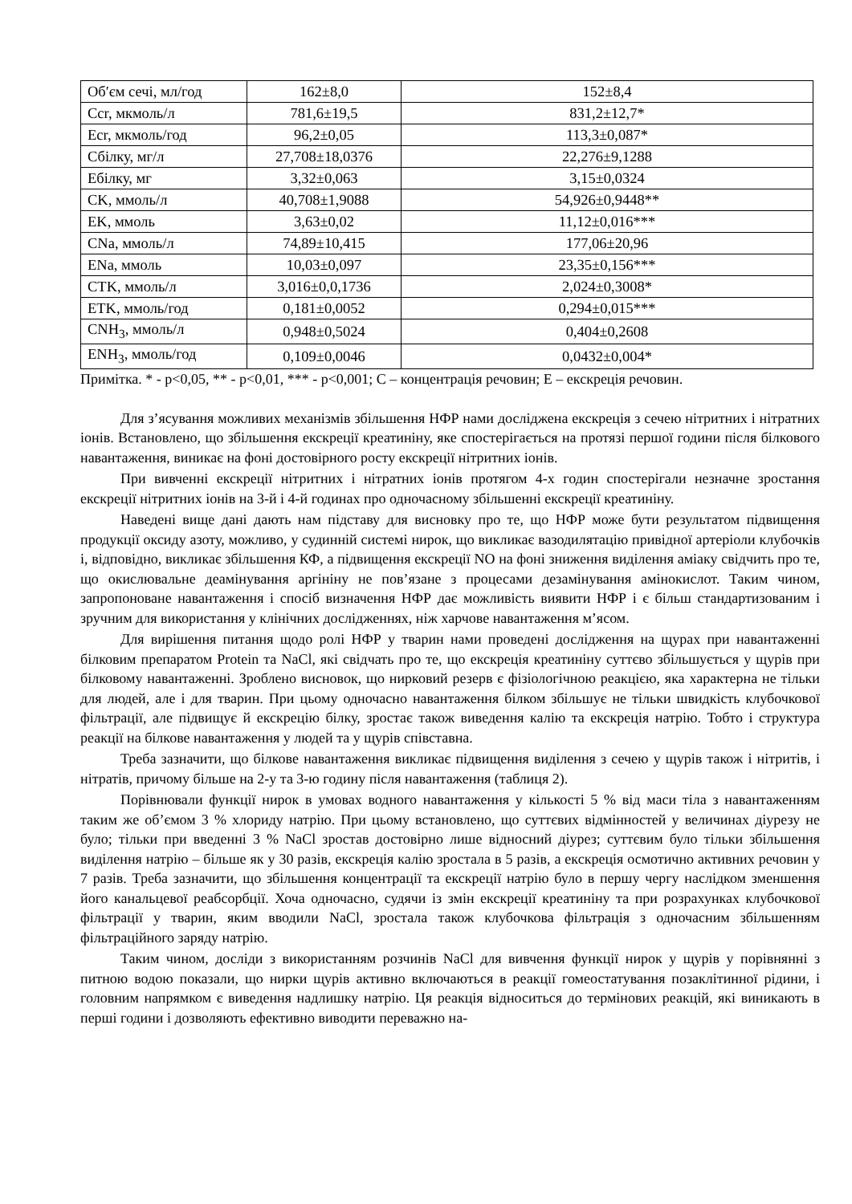| Об′єм сечі, мл/год | 162±8,0 | 152±8,4 |
| Ccr, мкмоль/л | 781,6±19,5 | 831,2±12,7* |
| Ecr, мкмоль/год | 96,2±0,05 | 113,3±0,087* |
| Сбілку, мг/л | 27,708±18,0376 | 22,276±9,1288 |
| Ебілку, мг | 3,32±0,063 | 3,15±0,0324 |
| CK, ммоль/л | 40,708±1,9088 | 54,926±0,9448** |
| EK, ммоль | 3,63±0,02 | 11,12±0,016*** |
| CNa, ммоль/л | 74,89±10,415 | 177,06±20,96 |
| ENa, ммоль | 10,03±0,097 | 23,35±0,156*** |
| CTK, ммоль/л | 3,016±0,0,1736 | 2,024±0,3008* |
| ETK, ммоль/год | 0,181±0,0052 | 0,294±0,015*** |
| CNH<sub>3</sub>, ммоль/л | 0,948±0,5024 | 0,404±0,2608 |
| ENH<sub>3</sub>, ммоль/год | 0,109±0,0046 | 0,0432±0,004* |
Примітка. * - p<0,05, ** - p<0,01, *** - p<0,001; C – концентрація речовин; E – екскреція речовин.
Для з’ясування можливих механізмів збільшення НФР нами досліджена екскреція з сечею нітритних і нітратних іонів. Встановлено, що збільшення екскреції креатиніну, яке спостерігається на протязі першої години після білкового навантаження, виникає на фоні достовірного росту екскреції нітритних іонів.
При вивченні екскреції нітритних і нітратних іонів протягом 4-х годин спостерігали незначне зростання екскреції нітритних іонів на 3-й і 4-й годинах про одночасному збільшенні екскреції креатиніну.
Наведені вище дані дають нам підставу для висновку про те, що НФР може бути результатом підвищення продукції оксиду азоту, можливо, у судинній системі нирок, що викликає вазодилятацію привідної артеріоли клубочків і, відповідно, викликає збільшення КФ, а підвищення екскреції NO на фоні зниження виділення аміаку свідчить про те, що окислювальне деамінування аргініну не пов’язане з процесами дезамінування амінокислот. Таким чином, запропоноване навантаження і спосіб визначення НФР дає можливість виявити НФР і є більш стандартизованим і зручним для використання у клінічних дослідженнях, ніж харчове навантаження м’ясом.
Для вирішення питання щодо ролі НФР у тварин нами проведені дослідження на щурах при навантаженні білковим препаратом Protein та NaCl, які свідчать про те, що екскреція креатиніну суттєво збільшується у щурів при білковому навантаженні. Зроблено висновок, що нирковий резерв є фізіологічною реакцією, яка характерна не тільки для людей, але і для тварин. При цьому одночасно навантаження білком збільшує не тільки швидкість клубочкової фільтрації, але підвищує й екскрецію білку, зростає також виведення калію та екскреція натрію. Тобто і структура реакції на білкове навантаження у людей та у щурів співставна.
Треба зазначити, що білкове навантаження викликає підвищення виділення з сечею у щурів також і нітритів, і нітратів, причому більше на 2-у та 3-ю годину після навантаження (таблиця 2).
Порівнювали функції нирок в умовах водного навантаження у кількості 5 % від маси тіла з навантаженням таким же об’ємом 3 % хлориду натрію. При цьому встановлено, що суттєвих відмінностей у величинах діурезу не було; тільки при введенні 3 % NaCl зростав достовірно лише відносний діурез; суттєвим було тільки збільшення виділення натрію – більше як у 30 разів, екскреція калію зростала в 5 разів, а екскреція осмотично активних речовин у 7 разів. Треба зазначити, що збільшення концентрації та екскреції натрію було в першу чергу наслідком зменшення його канальцевої реабсорбції. Хоча одночасно, судячи із змін екскреції креатиніну та при розрахунках клубочкової фільтрації у тварин, яким вводили NaCl, зростала також клубочкова фільтрація з одночасним збільшенням фільтраційного заряду натрію.
Таким чином, досліди з використанням розчинів NaCl для вивчення функції нирок у щурів у порівнянні з питною водою показали, що нирки щурів активно включаються в реакції гомеостатування позаклітинної рідини, і головним напрямком є виведення надлишку натрію. Ця реакція відноситься до термінових реакцій, які виникають в перші години і дозволяють ефективно виводити переважно на-